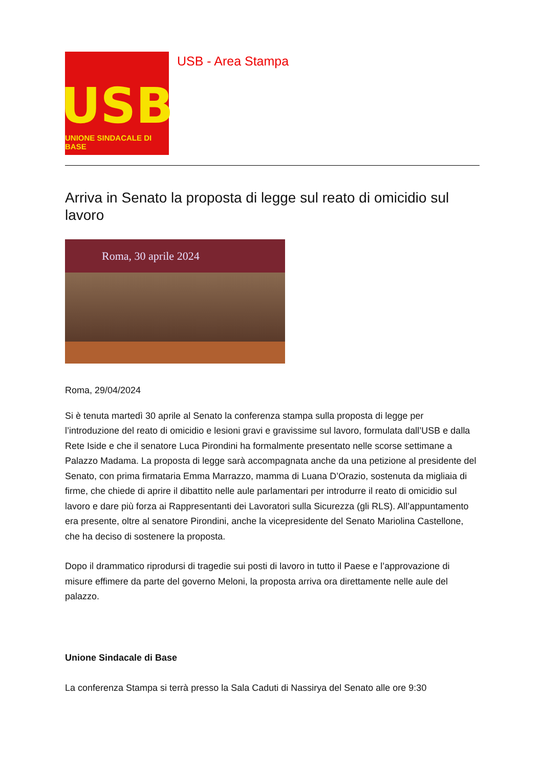USB
UNIONE SINDACALE DI BASE
USB - Area Stampa
Arriva in Senato la proposta di legge sul reato di omicidio sul lavoro
Roma, 30 aprile 2024
Roma, 29/04/2024
Si è tenuta martedì 30 aprile al Senato la conferenza stampa sulla proposta di legge per l’introduzione del reato di omicidio e lesioni gravi e gravissime sul lavoro, formulata dall’USB e dalla Rete Iside e che il senatore Luca Pirondini ha formalmente presentato nelle scorse settimane a Palazzo Madama. La proposta di legge sarà accompagnata anche da una petizione al presidente del Senato, con prima firmataria Emma Marrazzo, mamma di Luana D’Orazio, sostenuta da migliaia di firme, che chiede di aprire il dibattito nelle aule parlamentari per introdurre il reato di omicidio sul lavoro e dare più forza ai Rappresentanti dei Lavoratori sulla Sicurezza (gli RLS). All’appuntamento era presente, oltre al senatore Pirondini, anche la vicepresidente del Senato Mariolina Castellone, che ha deciso di sostenere la proposta.
Dopo il drammatico riprodursi di tragedie sui posti di lavoro in tutto il Paese e l’approvazione di misure effimere da parte del governo Meloni, la proposta arriva ora direttamente nelle aule del palazzo.
Unione Sindacale di Base
La conferenza Stampa si terrà presso la Sala Caduti di Nassirya del Senato alle ore 9:30